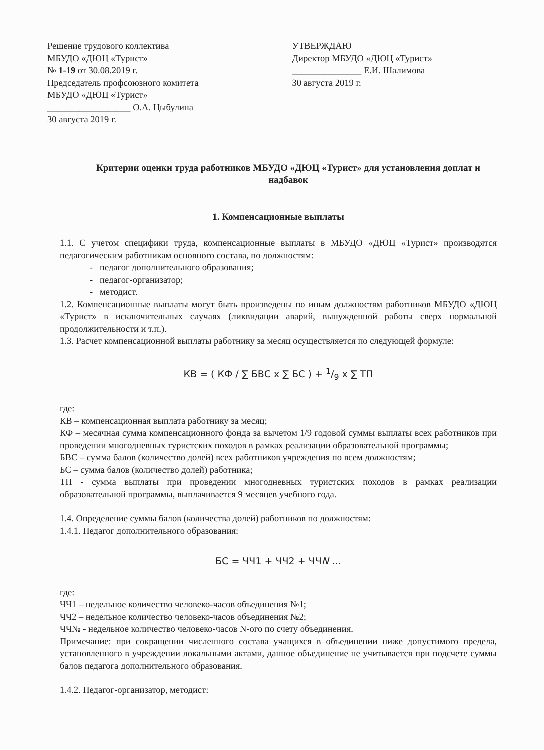Решение трудового коллектива
МБУДО «ДЮЦ «Турист»
№ 1-19 от 30.08.2019 г.
Председатель профсоюзного комитета
МБУДО «ДЮЦ «Турист»
__________________ О.А. Цыбулина
30 августа 2019 г.
УТВЕРЖДАЮ
Директор МБУДО «ДЮЦ «Турист»
_______________ Е.И. Шалимова
30 августа 2019 г.
Критерии оценки труда работников МБУДО «ДЮЦ «Турист» для установления доплат и надбавок
1. Компенсационные выплаты
1.1. С учетом специфики труда, компенсационные выплаты в МБУДО «ДЮЦ «Турист» производятся педагогическим работникам основного состава, по должностям:
- педагог дополнительного образования;
- педагог-организатор;
- методист.
1.2. Компенсационные выплаты могут быть произведены по иным должностям работников МБУДО «ДЮЦ «Турист» в исключительных случаях (ликвидации аварий, вынужденной работы сверх нормальной продолжительности и т.п.).
1.3. Расчет компенсационной выплаты работнику за месяц осуществляется по следующей формуле:
КВ = ( КФ / ∑ БВС x ∑ БС ) + 1/9 x ∑ ТП
где:
КВ – компенсационная выплата работнику за месяц;
КФ – месячная сумма компенсационного фонда за вычетом 1/9 годовой суммы выплаты всех работников при проведении многодневных туристских походов в рамках реализации образовательной программы;
БВС – сумма балов (количество долей) всех работников учреждения по всем должностям;
БС – сумма балов (количество долей) работника;
ТП - сумма выплаты при проведении многодневных туристских походов в рамках реализации образовательной программы, выплачивается 9 месяцев учебного года.
1.4. Определение суммы балов (количества долей) работников по должностям:
1.4.1. Педагог дополнительного образования:
БС = ЧЧ1 + ЧЧ2 + ЧЧN …
где:
ЧЧ1 – недельное количество человеко-часов объединения №1;
ЧЧ2 – недельное количество человеко-часов объединения №2;
ЧЧ№ - недельное количество человеко-часов N-ого по счету объединения.
Примечание: при сокращении численного состава учащихся в объединении ниже допустимого предела, установленного в учреждении локальными актами, данное объединение не учитывается при подсчете суммы балов педагога дополнительного образования.
1.4.2. Педагог-организатор, методист: